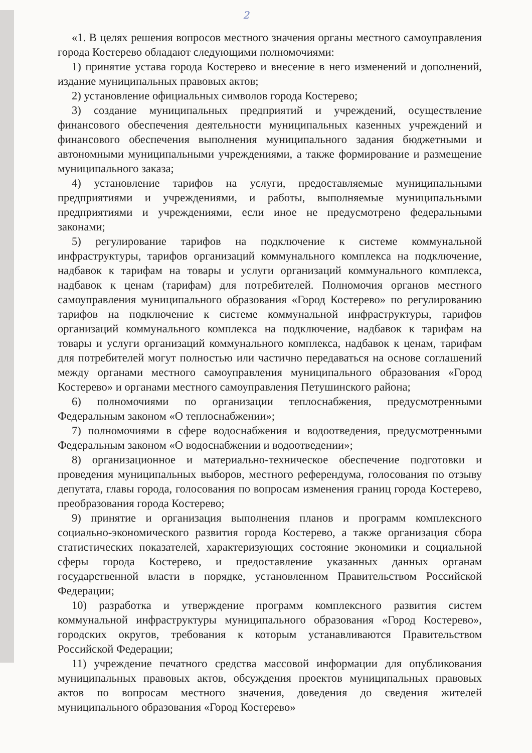2
«1. В целях решения вопросов местного значения органы местного самоуправления города Костерево обладают следующими полномочиями:
1) принятие устава города Костерево и внесение в него изменений и дополнений, издание муниципальных правовых актов;
2) установление официальных символов города Костерево;
3) создание муниципальных предприятий и учреждений, осуществление финансового обеспечения деятельности муниципальных казенных учреждений и финансового обеспечения выполнения муниципального задания бюджетными и автономными муниципальными учреждениями, а также формирование и размещение муниципального заказа;
4) установление тарифов на услуги, предоставляемые муниципальными предприятиями и учреждениями, и работы, выполняемые муниципальными предприятиями и учреждениями, если иное не предусмотрено федеральными законами;
5) регулирование тарифов на подключение к системе коммунальной инфраструктуры, тарифов организаций коммунального комплекса на подключение, надбавок к тарифам на товары и услуги организаций коммунального комплекса, надбавок к ценам (тарифам) для потребителей. Полномочия органов местного самоуправления муниципального образования «Город Костерево» по регулированию тарифов на подключение к системе коммунальной инфраструктуры, тарифов организаций коммунального комплекса на подключение, надбавок к тарифам на товары и услуги организаций коммунального комплекса, надбавок к ценам, тарифам для потребителей могут полностью или частично передаваться на основе соглашений между органами местного самоуправления муниципального образования «Город Костерево» и органами местного самоуправления Петушинского района;
6) полномочиями по организации теплоснабжения, предусмотренными Федеральным законом «О теплоснабжении»;
7) полномочиями в сфере водоснабжения и водоотведения, предусмотренными Федеральным законом «О водоснабжении и водоотведении»;
8) организационное и материально-техническое обеспечение подготовки и проведения муниципальных выборов, местного референдума, голосования по отзыву депутата, главы города, голосования по вопросам изменения границ города Костерево, преобразования города Костерево;
9) принятие и организация выполнения планов и программ комплексного социально-экономического развития города Костерево, а также организация сбора статистических показателей, характеризующих состояние экономики и социальной сферы города Костерево, и предоставление указанных данных органам государственной власти в порядке, установленном Правительством Российской Федерации;
10) разработка и утверждение программ комплексного развития систем коммунальной инфраструктуры муниципального образования «Город Костерево», городских округов, требования к которым устанавливаются Правительством Российской Федерации;
11) учреждение печатного средства массовой информации для опубликования муниципальных правовых актов, обсуждения проектов муниципальных правовых актов по вопросам местного значения, доведения до сведения жителей муниципального образования «Город Костерево»